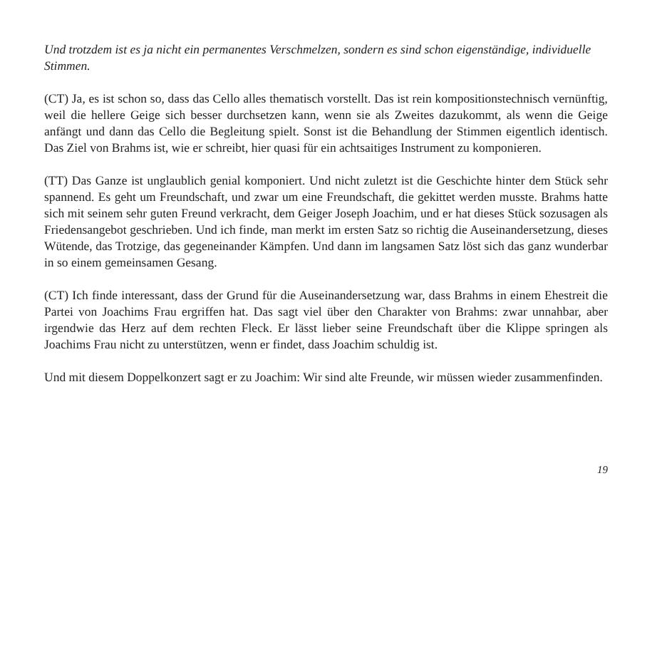Und trotzdem ist es ja nicht ein permanentes Verschmelzen, sondern es sind schon eigenständige, individuelle Stimmen.
(CT) Ja, es ist schon so, dass das Cello alles thematisch vorstellt. Das ist rein kompositionstechnisch vernünftig, weil die hellere Geige sich besser durchsetzen kann, wenn sie als Zweites dazukommt, als wenn die Geige anfängt und dann das Cello die Begleitung spielt. Sonst ist die Behandlung der Stimmen eigentlich identisch. Das Ziel von Brahms ist, wie er schreibt, hier quasi für ein achtsaitiges Instrument zu komponieren.
(TT) Das Ganze ist unglaublich genial komponiert. Und nicht zuletzt ist die Geschichte hinter dem Stück sehr spannend. Es geht um Freundschaft, und zwar um eine Freundschaft, die gekittet werden musste. Brahms hatte sich mit seinem sehr guten Freund verkracht, dem Geiger Joseph Joachim, und er hat dieses Stück sozusagen als Friedensangebot geschrieben. Und ich finde, man merkt im ersten Satz so richtig die Auseinandersetzung, dieses Wütende, das Trotzige, das gegeneinander Kämpfen. Und dann im langsamen Satz löst sich das ganz wunderbar in so einem gemeinsamen Gesang.
(CT) Ich finde interessant, dass der Grund für die Auseinandersetzung war, dass Brahms in einem Ehestreit die Partei von Joachims Frau ergriffen hat. Das sagt viel über den Charakter von Brahms: zwar unnahbar, aber irgendwie das Herz auf dem rechten Fleck. Er lässt lieber seine Freundschaft über die Klippe springen als Joachims Frau nicht zu unterstützen, wenn er findet, dass Joachim schuldig ist.
Und mit diesem Doppelkonzert sagt er zu Joachim: Wir sind alte Freunde, wir müssen wieder zusammenfinden.
19